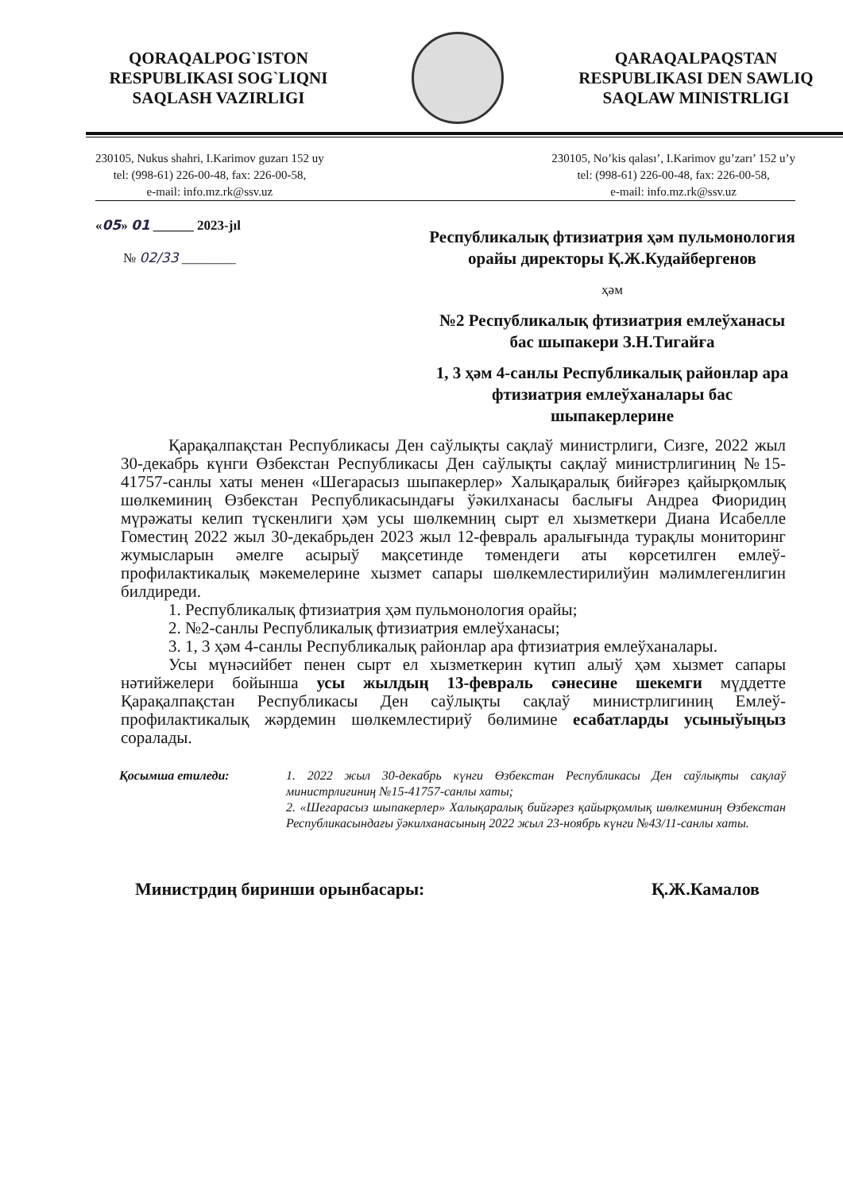QORAQALPOG`ISTON
RESPUBLIKASI SOG`LIQNI
SAQLASH VAZIRLIGI
QARAQALPAQSTAN
RESPUBLIKASI DEN SAWLIQ
SAQLAW MINISTRLIGI
230105, Nukus shahri, I.Karimov guzarı 152 uy
tel: (998-61) 226-00-48, fax: 226-00-58,
e-mail: info.mz.rk@ssv.uz
230105, No’kis qalası’, I.Karimov gu’zarı’ 152 u’y
tel: (998-61) 226-00-48, fax: 226-00-58,
e-mail: info.mz.rk@ssv.uz
«05» 01 ______ 2023-jıl
№ 02/33 ________
Республикалық фтизиатрия ҳәм пульмонология орайы директоры Қ.Ж.Кудайбергенов
ҳәм
№2 Республикалық фтизиатрия емлеўханасы бас шыпакери З.Н.Тигайға
1, 3 ҳәм 4-санлы Республикалық районлар ара фтизиатрия емлеўханалары бас шыпакерлерине
Қарақалпақстан Республикасы Ден саўлықты сақлаў министрлиги, Сизге, 2022 жыл 30-декабрь күнги Өзбекстан Республикасы Ден саўлықты сақлаў министрлигиниң №15-41757-санлы хаты менен «Шегарасыз шыпакерлер» Халықаралық бийғәрез қайырқомлық шөлкеминиң Өзбекстан Республикасындағы ўәкилханасы баслығы Андреа Фиоридиң мүрәжаты келип түскенлиги ҳәм усы шөлкемниң сырт ел хызметкери Диана Исабелле Гоместиң 2022 жыл 30-декабрьден 2023 жыл 12-февраль аралығында турақлы мониторинг жумысларын әмелге асырыў мақсетинде төмендеги аты көрсетилген емлеў-профилактикалық мәкемелерине хызмет сапары шөлкемлестирилиўин мәлимлегенлигин билдиреди.
1. Республикалық фтизиатрия ҳәм пульмонология орайы;
2. №2-санлы Республикалық фтизиатрия емлеўханасы;
3. 1, 3 ҳәм 4-санлы Республикалық районлар ара фтизиатрия емлеўханалары.
Усы мүнәсийбет пенен сырт ел хызметкерин күтип алыў ҳәм хызмет сапары нәтийжелери бойынша усы жылдың 13-февраль сәнесине шекемги мүддетте Қарақалпақстан Республикасы Ден саўлықты сақлаў министрлигиниң Емлеў-профилактикалық жәрдемин шөлкемлестириў бөлимине есабатларды усыныўыңыз соралады.
Қосымша етиледи: 1. 2022 жыл 30-декабрь күнги Өзбекстан Республикасы Ден саўлықты сақлаў министрлигиниң №15-41757-санлы хаты;
2. «Шегарасыз шыпакерлер» Халықаралық бийғәрез қайырқомлық шөлкеминиң Өзбекстан Республикасындағы ўәкилханасының 2022 жыл 23-ноябрь күнги №43/11-санлы хаты.
Министрдиң биринши орынбасары: Қ.Ж.Камалов